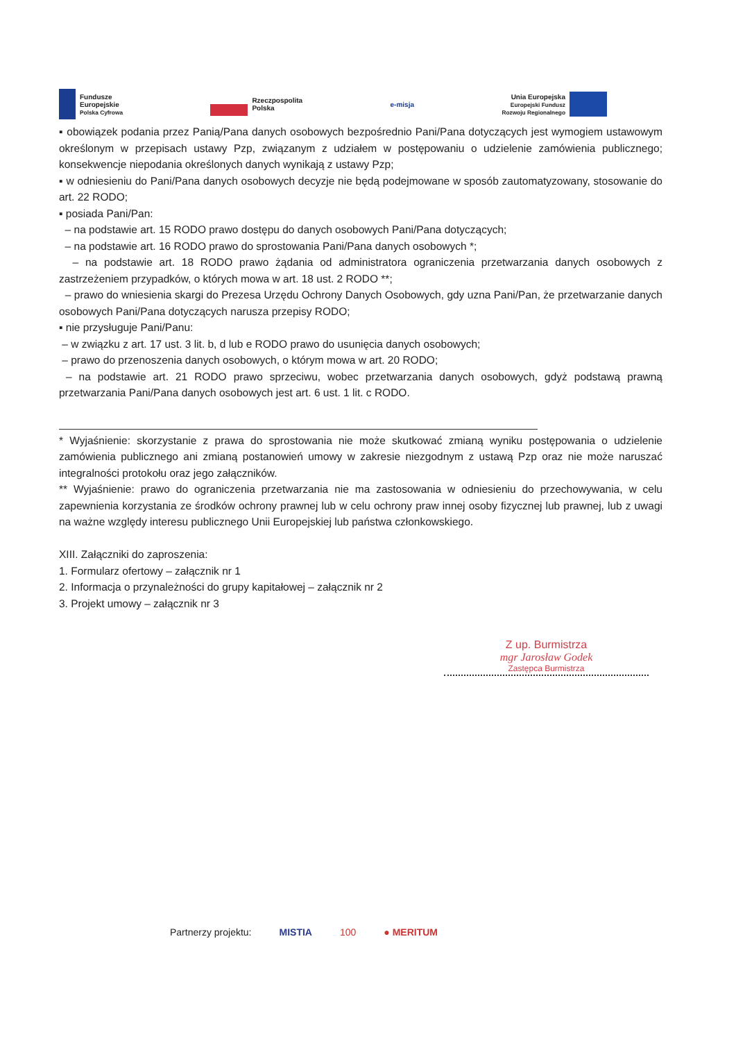Fundusze
Europejskie
Polska Cyfrowa
Rzeczpospolita
Polska
e-misja
Unia Europejska
Europejski Fundusz
Rozwoju Regionalnego
▪ obowiązek podania przez Panią/Pana danych osobowych bezpośrednio Pani/Pana dotyczących jest wymogiem ustawowym określonym w przepisach ustawy Pzp, związanym z udziałem w postępowaniu o udzielenie zamówienia publicznego; konsekwencje niepodania określonych danych wynikają z ustawy Pzp;
▪ w odniesieniu do Pani/Pana danych osobowych decyzje nie będą podejmowane w sposób zautomatyzowany, stosowanie do art. 22 RODO;
▪ posiada Pani/Pan:
– na podstawie art. 15 RODO prawo dostępu do danych osobowych Pani/Pana dotyczących;
– na podstawie art. 16 RODO prawo do sprostowania Pani/Pana danych osobowych *;
– na podstawie art. 18 RODO prawo żądania od administratora ograniczenia przetwarzania danych osobowych z zastrzeżeniem przypadków, o których mowa w art. 18 ust. 2 RODO **;
– prawo do wniesienia skargi do Prezesa Urzędu Ochrony Danych Osobowych, gdy uzna Pani/Pan, że przetwarzanie danych osobowych Pani/Pana dotyczących narusza przepisy RODO;
▪ nie przysługuje Pani/Panu:
– w związku z art. 17 ust. 3 lit. b, d lub e RODO prawo do usunięcia danych osobowych;
– prawo do przenoszenia danych osobowych, o którym mowa w art. 20 RODO;
– na podstawie art. 21 RODO prawo sprzeciwu, wobec przetwarzania danych osobowych, gdyż podstawą prawną przetwarzania Pani/Pana danych osobowych jest art. 6 ust. 1 lit. c RODO.
* Wyjaśnienie: skorzystanie z prawa do sprostowania nie może skutkować zmianą wyniku postępowania o udzielenie zamówienia publicznego ani zmianą postanowień umowy w zakresie niezgodnym z ustawą Pzp oraz nie może naruszać integralności protokołu oraz jego załączników.
** Wyjaśnienie: prawo do ograniczenia przetwarzania nie ma zastosowania w odniesieniu do przechowywania, w celu zapewnienia korzystania ze środków ochrony prawnej lub w celu ochrony praw innej osoby fizycznej lub prawnej, lub z uwagi na ważne względy interesu publicznego Unii Europejskiej lub państwa członkowskiego.
XIII. Załączniki do zaproszenia:
1. Formularz ofertowy – załącznik nr 1
2. Informacja o przynależności do grupy kapitałowej – załącznik nr 2
3. Projekt umowy – załącznik nr 3
Z up. Burmistrza
mgr Jarosław Godek
Zastępca Burmistrza
Partnerzy projektu: MISTIA 100 ● MERITUM